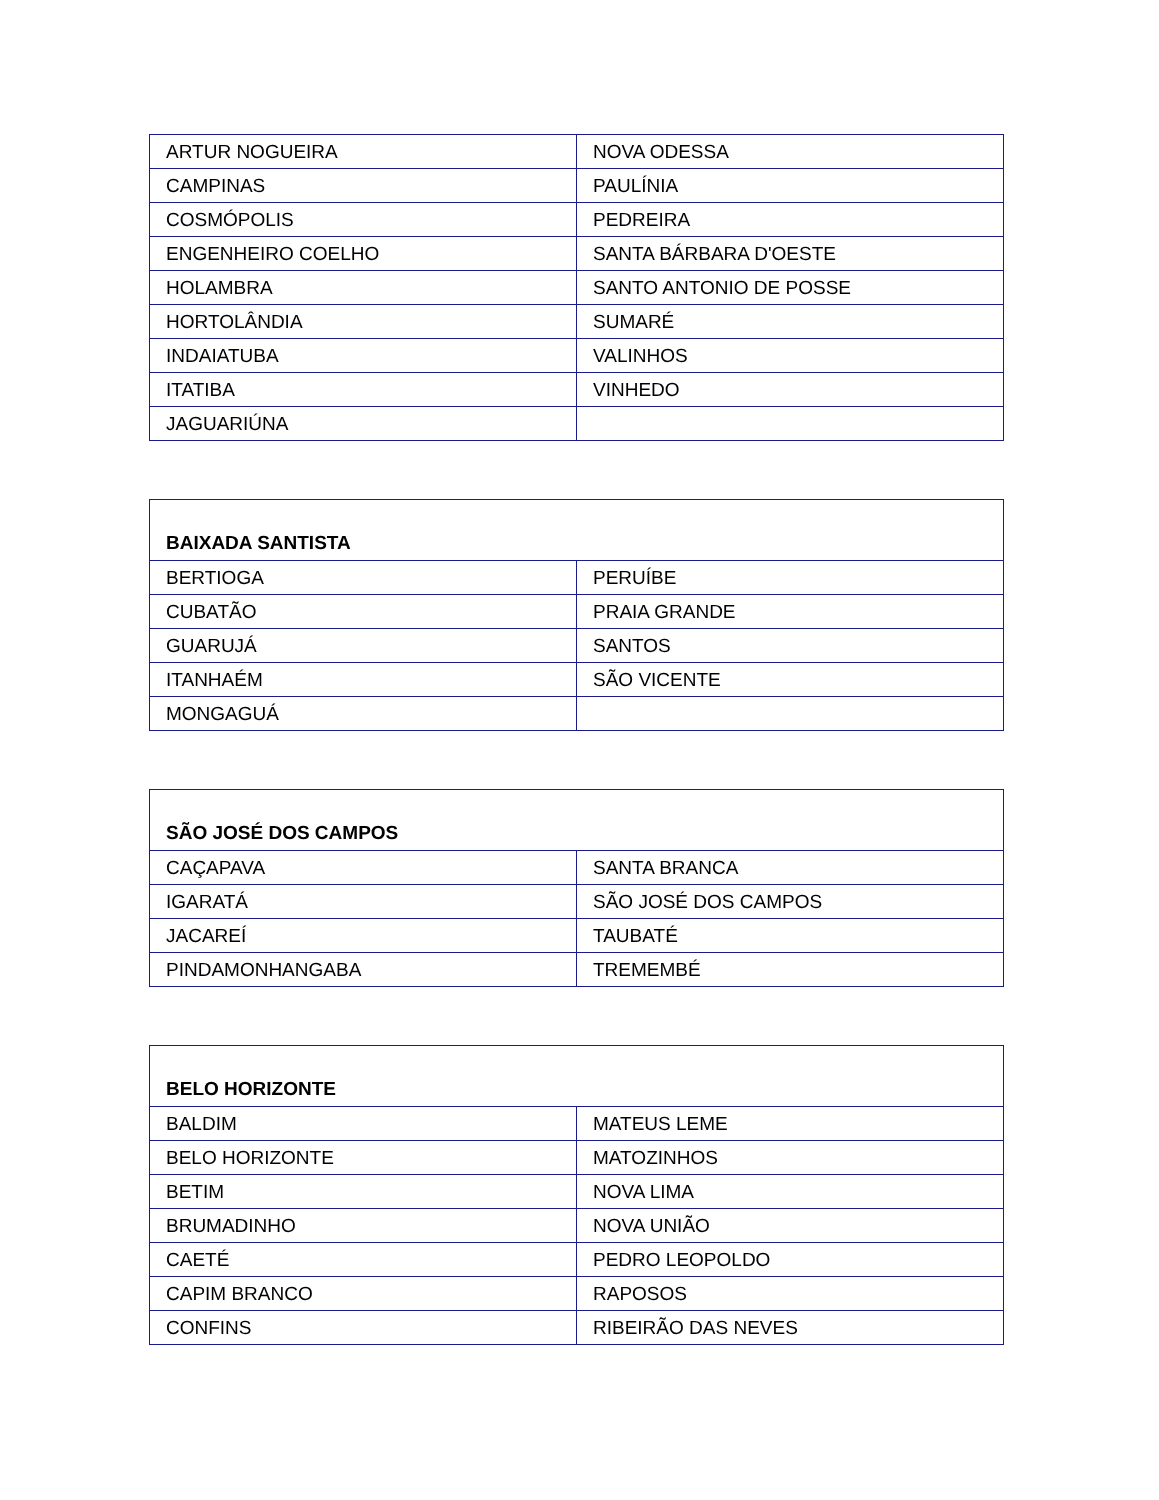| ARTUR NOGUEIRA | NOVA ODESSA |
| CAMPINAS | PAULÍNIA |
| COSMÓPOLIS | PEDREIRA |
| ENGENHEIRO COELHO | SANTA BÁRBARA D'OESTE |
| HOLAMBRA | SANTO ANTONIO DE POSSE |
| HORTOLÂNDIA | SUMARÉ |
| INDAIATUBA | VALINHOS |
| ITATIBA | VINHEDO |
| JAGUARIÚNA | |
| BAIXADA SANTISTA | |
| --- | --- |
| BERTIOGA | PERUÍBE |
| CUBATÃO | PRAIA GRANDE |
| GUARUJÁ | SANTOS |
| ITANHAÉM | SÃO VICENTE |
| MONGAGUÁ | |
| SÃO JOSÉ DOS CAMPOS | |
| --- | --- |
| CAÇAPAVA | SANTA BRANCA |
| IGARATÁ | SÃO JOSÉ DOS CAMPOS |
| JACAREÍ | TAUBATÉ |
| PINDAMONHANGABA | TREMEMBÉ |
| BELO HORIZONTE | |
| --- | --- |
| BALDIM | MATEUS LEME |
| BELO HORIZONTE | MATOZINHOS |
| BETIM | NOVA LIMA |
| BRUMADINHO | NOVA UNIÃO |
| CAETÉ | PEDRO LEOPOLDO |
| CAPIM BRANCO | RAPOSOS |
| CONFINS | RIBEIRÃO DAS NEVES |